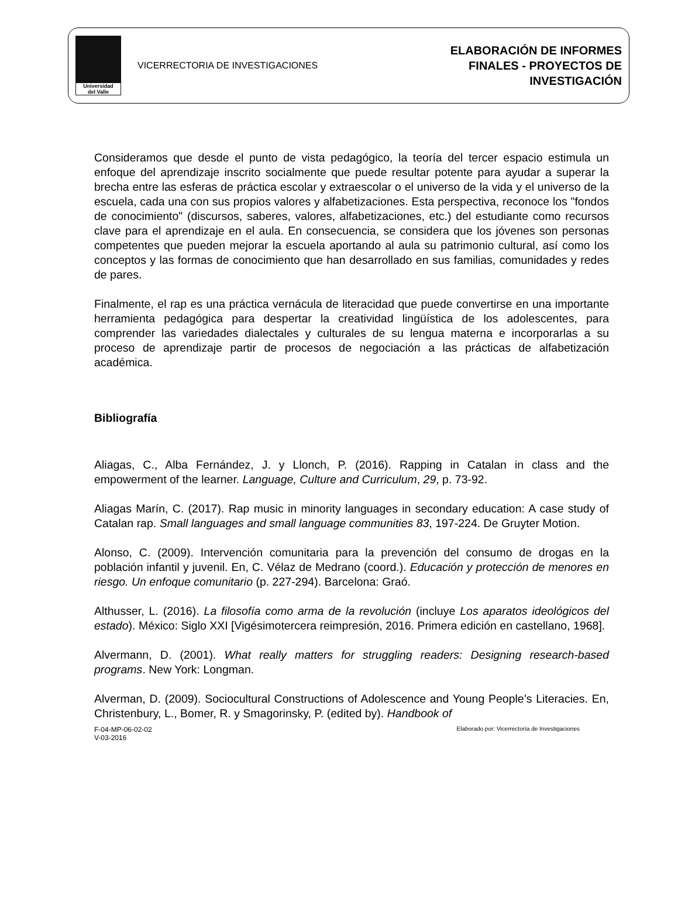Universidad
del Valle
VICERRECTORIA DE INVESTIGACIONES
ELABORACIÓN DE INFORMES
FINALES - PROYECTOS DE
INVESTIGACIÓN
Consideramos que desde el punto de vista pedagógico, la teoría del tercer espacio estimula un enfoque del aprendizaje inscrito socialmente que puede resultar potente para ayudar a superar la brecha entre las esferas de práctica escolar y extraescolar o el universo de la vida y el universo de la escuela, cada una con sus propios valores y alfabetizaciones. Esta perspectiva, reconoce los "fondos de conocimiento" (discursos, saberes, valores, alfabetizaciones, etc.) del estudiante como recursos clave para el aprendizaje en el aula. En consecuencia, se considera que los jóvenes son personas competentes que pueden mejorar la escuela aportando al aula su patrimonio cultural, así como los conceptos y las formas de conocimiento que han desarrollado en sus familias, comunidades y redes de pares.
Finalmente, el rap es una práctica vernácula de literacidad que puede convertirse en una importante herramienta pedagógica para despertar la creatividad lingüística de los adolescentes, para comprender las variedades dialectales y culturales de su lengua materna e incorporarlas a su proceso de aprendizaje partir de procesos de negociación a las prácticas de alfabetización académica.
Bibliografía
Aliagas, C., Alba Fernández, J. y Llonch, P. (2016). Rapping in Catalan in class and the empowerment of the learner. Language, Culture and Curriculum, 29, p. 73-92.
Aliagas Marín, C. (2017). Rap music in minority languages in secondary education: A case study of Catalan rap. Small languages and small language communities 83, 197-224. De Gruyter Motion.
Alonso, C. (2009). Intervención comunitaria para la prevención del consumo de drogas en la población infantil y juvenil. En, C. Vélaz de Medrano (coord.). Educación y protección de menores en riesgo. Un enfoque comunitario (p. 227-294). Barcelona: Graó.
Althusser, L. (2016). La filosofía como arma de la revolución (incluye Los aparatos ideológicos del estado). México: Siglo XXI [Vigésimotercera reimpresión, 2016. Primera edición en castellano, 1968].
Alvermann, D. (2001). What really matters for struggling readers: Designing research-based programs. New York: Longman.
Alverman, D. (2009). Sociocultural Constructions of Adolescence and Young People’s Literacies. En, Christenbury, L., Bomer, R. y Smagorinsky, P. (edited by). Handbook of
F-04-MP-06-02-02
V-03-2016
Elaborado por: Vicerrectoría de Investigaciones